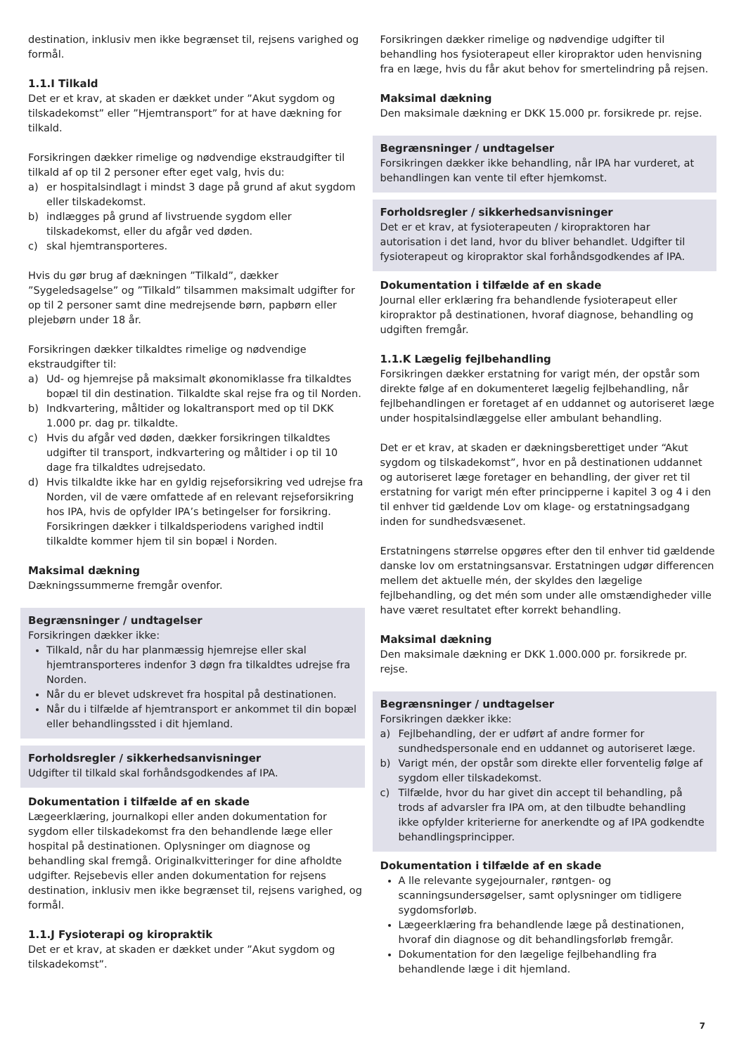destination, inklusiv men ikke begrænset til, rejsens varighed og formål.
1.1.I Tilkald
Det er et krav, at skaden er dækket under ”Akut sygdom og tilskadekomst” eller ”Hjemtransport” for at have dækning for tilkald.
Forsikringen dækker rimelige og nødvendige ekstraudgifter til tilkald af op til 2 personer efter eget valg, hvis du:
a) er hospitalsindlagt i mindst 3 dage på grund af akut sygdom eller tilskadekomst.
b) indlægges på grund af livstruende sygdom eller tilskadekomst, eller du afgår ved døden.
c) skal hjemtransporteres.
Hvis du gør brug af dækningen ”Tilkald”, dækker ”Sygeledsagelse” og ”Tilkald” tilsammen maksimalt udgifter for op til 2 personer samt dine medrejsende børn, papbørn eller plejebørn under 18 år.
Forsikringen dækker tilkaldtes rimelige og nødvendige ekstraudgifter til:
a) Ud- og hjemrejse på maksimalt økonomiklasse fra tilkaldtes bopæl til din destination. Tilkaldte skal rejse fra og til Norden.
b) Indkvartering, måltider og lokaltransport med op til DKK 1.000 pr. dag pr. tilkaldte.
c) Hvis du afgår ved døden, dækker forsikringen tilkaldtes udgifter til transport, indkvartering og måltider i op til 10 dage fra tilkaldtes udrejsedato.
d) Hvis tilkaldte ikke har en gyldig rejseforsikring ved udrejse fra Norden, vil de være omfattede af en relevant rejseforsikring hos IPA, hvis de opfylder IPA’s betingelser for forsikring. Forsikringen dækker i tilkaldsperiodens varighed indtil tilkaldte kommer hjem til sin bopæl i Norden.
Maksimal dækning
Dækningssummerne fremgår ovenfor.
Begrænsninger / undtagelser
Forsikringen dækker ikke:
Tilkald, når du har planmæssig hjemrejse eller skal hjemtransporteres indenfor 3 døgn fra tilkaldtes udrejse fra Norden.
Når du er blevet udskrevet fra hospital på destinationen.
Når du i tilfælde af hjemtransport er ankommet til din bopæl eller behandlingssted i dit hjemland.
Forholdsregler / sikkerhedsanvisninger
Udgifter til tilkald skal forhåndsgodkendes af IPA.
Dokumentation i tilfælde af en skade
Lægeerklæring, journalkopi eller anden dokumentation for sygdom eller tilskadekomst fra den behandlende læge eller hospital på destinationen. Oplysninger om diagnose og behandling skal fremgå. Originalkvitteringer for dine afholdte udgifter. Rejsebevis eller anden dokumentation for rejsens destination, inklusiv men ikke begrænset til, rejsens varighed, og formål.
1.1.J Fysioterapi og kiropraktik
Det er et krav, at skaden er dækket under ”Akut sygdom og tilskadekomst”.
Forsikringen dækker rimelige og nødvendige udgifter til behandling hos fysioterapeut eller kiropraktor uden henvisning fra en læge, hvis du får akut behov for smertelindring på rejsen.
Maksimal dækning
Den maksimale dækning er DKK 15.000 pr. forsikrede pr. rejse.
Begrænsninger / undtagelser
Forsikringen dækker ikke behandling, når IPA har vurderet, at behandlingen kan vente til efter hjemkomst.
Forholdsregler / sikkerhedsanvisninger
Det er et krav, at fysioterapeuten / kiropraktoren har autorisation i det land, hvor du bliver behandlet. Udgifter til fysioterapeut og kiropraktor skal forhåndsgodkendes af IPA.
Dokumentation i tilfælde af en skade
Journal eller erklæring fra behandlende fysioterapeut eller kiropraktor på destinationen, hvoraf diagnose, behandling og udgiften fremgår.
1.1.K Lægelig fejlbehandling
Forsikringen dækker erstatning for varigt mén, der opstår som direkte følge af en dokumenteret lægelig fejlbehandling, når fejlbehandlingen er foretaget af en uddannet og autoriseret læge under hospitalsindlæggelse eller ambulant behandling.
Det er et krav, at skaden er dækningsberettiget under “Akut sygdom og tilskadekomst”, hvor en på destinationen uddannet og autoriseret læge foretager en behandling, der giver ret til erstatning for varigt mén efter principperne i kapitel 3 og 4 i den til enhver tid gældende Lov om klage- og erstatningsadgang inden for sundhedsvæsenet.
Erstatningens størrelse opgøres efter den til enhver tid gældende danske lov om erstatningsansvar. Erstatningen udgør differencen mellem det aktuelle mén, der skyldes den lægelige fejlbehandling, og det mén som under alle omstændigheder ville have været resultatet efter korrekt behandling.
Maksimal dækning
Den maksimale dækning er DKK 1.000.000 pr. forsikrede pr. rejse.
Begrænsninger / undtagelser
Forsikringen dækker ikke:
a) Fejlbehandling, der er udført af andre former for sundhedspersonale end en uddannet og autoriseret læge.
b) Varigt mén, der opstår som direkte eller forventelig følge af sygdom eller tilskadekomst.
c) Tilfælde, hvor du har givet din accept til behandling, på trods af advarsler fra IPA om, at den tilbudte behandling ikke opfylder kriterierne for anerkendte og af IPA godkendte behandlingsprincipper.
Dokumentation i tilfælde af en skade
A lle relevante sygejournaler, røntgen- og scanningsundersøgelser, samt oplysninger om tidligere sygdomsforløb.
Lægeerklæring fra behandlende læge på destinationen, hvoraf din diagnose og dit behandlingsforløb fremgår.
Dokumentation for den lægelige fejlbehandling fra behandlende læge i dit hjemland.
7